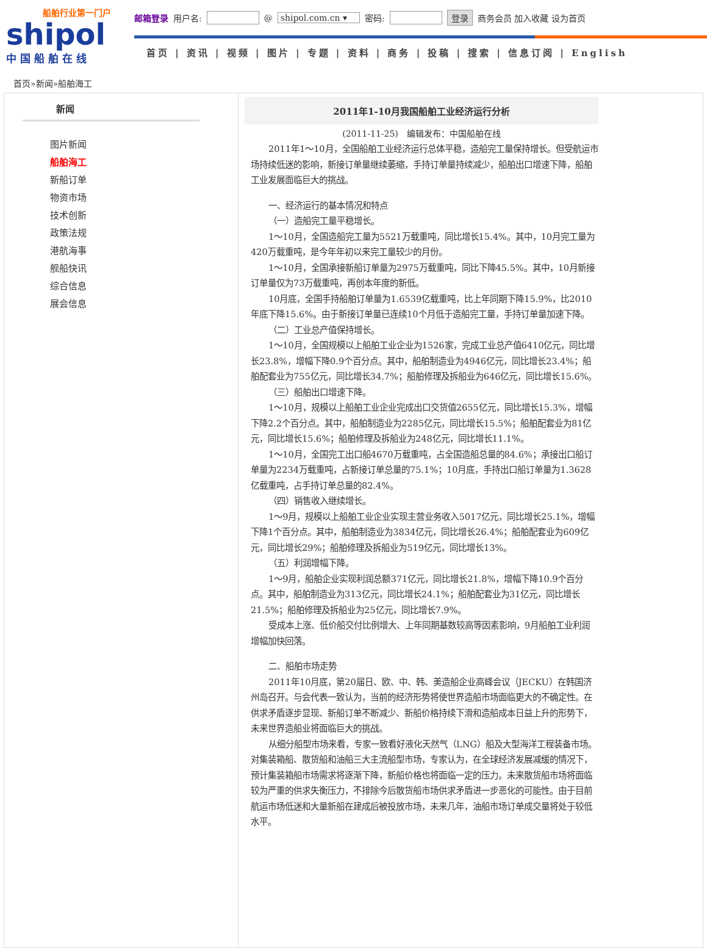船舶行业第一门户
shipol
中国船舶在线
邮箱登录 用户名: @ shipol.com.cn ▾ 密码: 登录 商务会员 加入收藏 设为首页
首页 | 资讯 | 视频 | 图片 | 专题 | 资料 | 商务 | 投稿 | 搜索 | 信息订阅 | English
首页»新闻»船舶海工
新闻
图片新闻
船舶海工
新船订单
物资市场
技术创新
政策法规
港航海事
舰船快讯
综合信息
展会信息
2011年1-10月我国船舶工业经济运行分析
(2011-11-25)　编辑发布：中国船舶在线
2011年1～10月，全国船舶工业经济运行总体平稳，造船完工量保持增长。但受航运市场持续低迷的影响，新接订单量继续萎缩，手持订单量持续减少，船舶出口增速下降，船舶工业发展面临巨大的挑战。
一、经济运行的基本情况和特点
（一）造船完工量平稳增长。
1～10月，全国造船完工量为5521万载重吨，同比增长15.4%。其中，10月完工量为420万载重吨，是今年年初以来完工量较少的月份。
1～10月，全国承接新船订单量为2975万载重吨，同比下降45.5%。其中，10月新接订单量仅为73万载重吨，再创本年度的新低。
10月底，全国手持船舶订单量为1.6539亿载重吨，比上年同期下降15.9%，比2010年底下降15.6%。由于新接订单量已连续10个月低于造船完工量，手持订单量加速下降。
（二）工业总产值保持增长。
1～10月，全国规模以上船舶工业企业为1526家，完成工业总产值6410亿元，同比增长23.8%，增幅下降0.9个百分点。其中，船舶制造业为4946亿元，同比增长23.4%；船舶配套业为755亿元，同比增长34.7%；船舶修理及拆船业为646亿元，同比增长15.6%。
（三）船舶出口增速下降。
1～10月，规模以上船舶工业企业完成出口交货值2655亿元，同比增长15.3%，增幅下降2.2个百分点。其中，船舶制造业为2285亿元，同比增长15.5%；船舶配套业为81亿元，同比增长15.6%；船舶修理及拆船业为248亿元，同比增长11.1%。
1～10月，全国完工出口船4670万载重吨，占全国造船总量的84.6%；承接出口船订单量为2234万载重吨，占新接订单总量的75.1%；10月底，手持出口船订单量为1.3628亿载重吨，占手持订单总量的82.4%。
（四）销售收入继续增长。
1～9月，规模以上船舶工业企业实现主营业务收入5017亿元，同比增长25.1%，增幅下降1个百分点。其中，船舶制造业为3834亿元，同比增长26.4%；船舶配套业为609亿元，同比增长29%；船舶修理及拆船业为519亿元，同比增长13%。
（五）利润增幅下降。
1～9月，船舶企业实现利润总额371亿元，同比增长21.8%，增幅下降10.9个百分点。其中，船舶制造业为313亿元，同比增长24.1%；船舶配套业为31亿元，同比增长21.5%；船舶修理及拆船业为25亿元，同比增长7.9%。
受成本上涨、低价船交付比例增大、上年同期基数较高等因素影响，9月船舶工业利润增幅加快回落。
二、船舶市场走势
2011年10月底，第20届日、欧、中、韩、美造船企业高峰会议（JECKU）在韩国济州岛召开。与会代表一致认为，当前的经济形势将使世界造船市场面临更大的不确定性。在供求矛盾逐步显现、新船订单不断减少、新船价格持续下滑和造船成本日益上升的形势下，未来世界造船业将面临巨大的挑战。
从细分船型市场来看，专家一致看好液化天然气（LNG）船及大型海洋工程装备市场。对集装箱船、散货船和油船三大主流船型市场，专家认为，在全球经济发展减缓的情况下，预计集装箱船市场需求将逐渐下降，新船价格也将面临一定的压力。未来散货船市场将面临较为严重的供求失衡压力，不排除今后散货船市场供求矛盾进一步恶化的可能性。由于目前航运市场低迷和大量新船在建成后被投放市场，未来几年，油船市场订单成交量将处于较低水平。